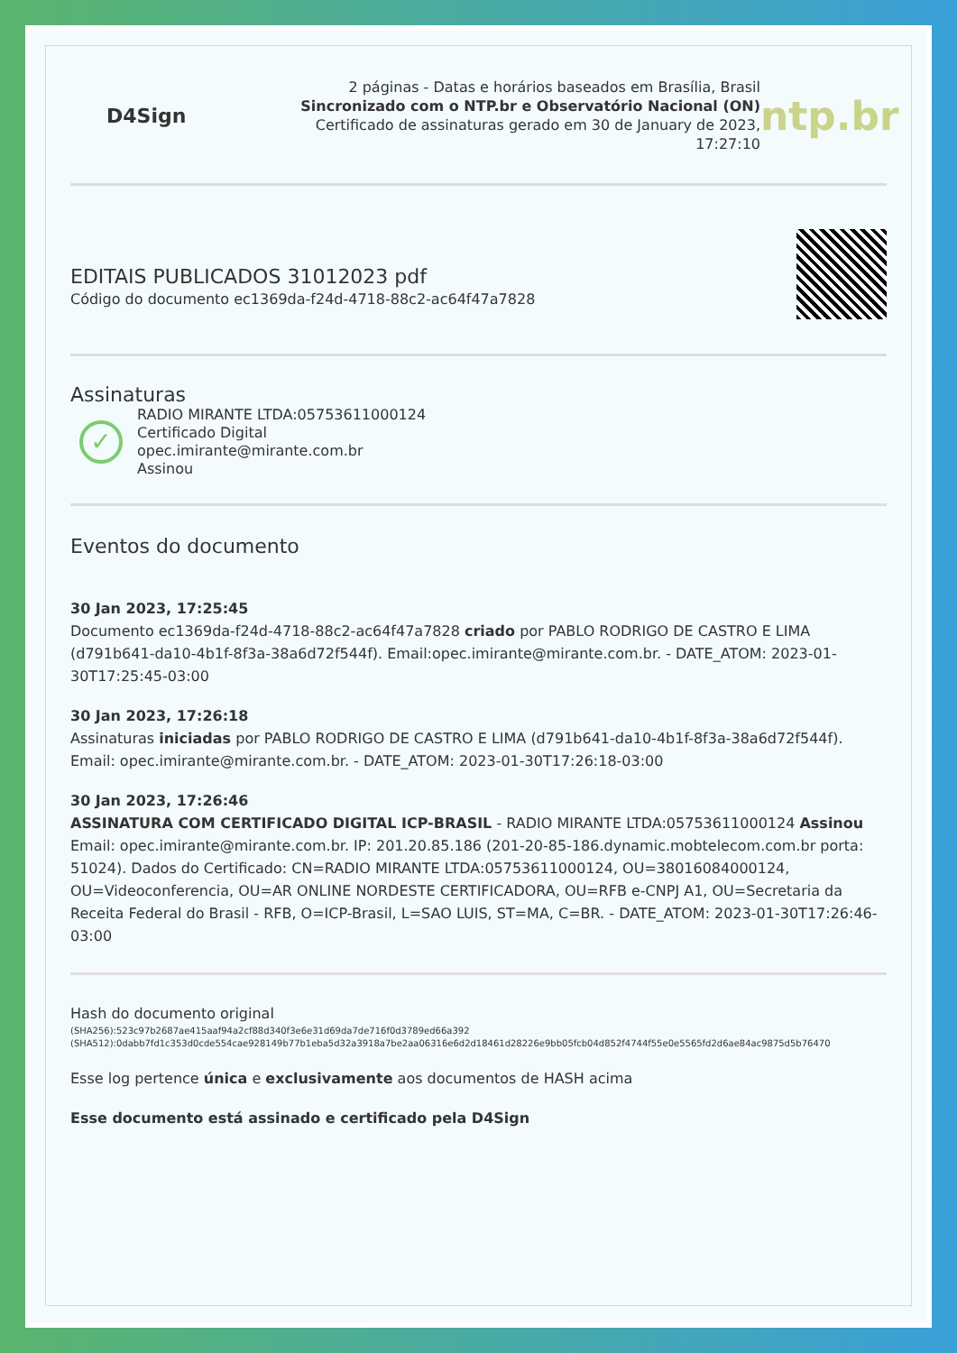D4Sign
2 páginas - Datas e horários baseados em Brasília, Brasil
Sincronizado com o NTP.br e Observatório Nacional (ON)
Certificado de assinaturas gerado em 30 de January de 2023, 17:27:10
ntp.br
EDITAIS PUBLICADOS 31012023 pdf
Código do documento ec1369da-f24d-4718-88c2-ac64f47a7828
Assinaturas
✓
RADIO MIRANTE LTDA:05753611000124
Certificado Digital
opec.imirante@mirante.com.br
Assinou
Eventos do documento
30 Jan 2023, 17:25:45
Documento ec1369da-f24d-4718-88c2-ac64f47a7828 criado por PABLO RODRIGO DE CASTRO E LIMA (d791b641-da10-4b1f-8f3a-38a6d72f544f). Email:opec.imirante@mirante.com.br. - DATE_ATOM: 2023-01-30T17:25:45-03:00
30 Jan 2023, 17:26:18
Assinaturas iniciadas por PABLO RODRIGO DE CASTRO E LIMA (d791b641-da10-4b1f-8f3a-38a6d72f544f). Email: opec.imirante@mirante.com.br. - DATE_ATOM: 2023-01-30T17:26:18-03:00
30 Jan 2023, 17:26:46
ASSINATURA COM CERTIFICADO DIGITAL ICP-BRASIL - RADIO MIRANTE LTDA:05753611000124 Assinou Email: opec.imirante@mirante.com.br. IP: 201.20.85.186 (201-20-85-186.dynamic.mobtelecom.com.br porta: 51024). Dados do Certificado: CN=RADIO MIRANTE LTDA:05753611000124, OU=38016084000124, OU=Videoconferencia, OU=AR ONLINE NORDESTE CERTIFICADORA, OU=RFB e-CNPJ A1, OU=Secretaria da Receita Federal do Brasil - RFB, O=ICP-Brasil, L=SAO LUIS, ST=MA, C=BR. - DATE_ATOM: 2023-01-30T17:26:46-03:00
Hash do documento original
(SHA256):523c97b2687ae415aaf94a2cf88d340f3e6e31d69da7de716f0d3789ed66a392
(SHA512):0dabb7fd1c353d0cde554cae928149b77b1eba5d32a3918a7be2aa06316e6d2d18461d28226e9bb05fcb04d852f4744f55e0e5565fd2d6ae84ac9875d5b76470
Esse log pertence única e exclusivamente aos documentos de HASH acima
Esse documento está assinado e certificado pela D4Sign